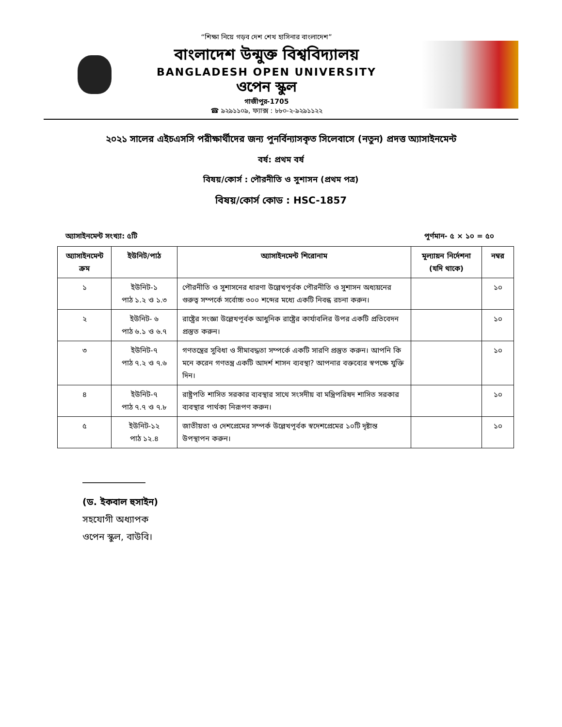“শিক্ষা নিয়ে গড়ব দেশ শেখ হাসিনার বাংলাদেশ”
বাংলাদেশ উন্মুক্ত বিশ্ববিদ্যালয়
BANGLADESH OPEN UNIVERSITY
ওপেন স্কুল
গাজীপুর-1705
☎ ৯২৯১১০৯, ফ্যাক্স : ৮৮০-২-৯২৯১১২২
২০২১ সালের এইচএসসি পরীক্ষার্থীদের জন্য পুনর্বিন্যাসকৃত সিলেবাসে (নতুন) প্রদত্ত অ্যাসাইনমেন্ট
বর্ষ: প্রথম বর্ষ
বিষয়/কোর্স : পৌরনীতি ও সুশাসন (প্রথম পত্র)
বিষয়/কোর্স কোড : HSC-1857
অ্যাসাইনমেন্ট সংখ্যা: ৫টি পূর্ণমান- ৫ × ১০ = ৫০
| অ্যাসাইনমেন্ট ক্রম | ইউনিট/পাঠ | অ্যাসাইনমেন্ট শিরোনাম | মূল্যায়ন নির্দেশনা (যদি থাকে) | নম্বর |
| --- | --- | --- | --- | --- |
| ১ | ইউনিট-১ পাঠ ১.২ ও ১.৩ | পৌরনীতি ও সুশাসনের ধারণা উল্লেখপূর্বক পৌরনীতি ও সুশাসন অধ্যয়নের গুরুত্ব সম্পর্কে সর্বোচ্চ ৩০০ শব্দের মধ্যে একটি নিবন্ধ রচনা করুন। | | ১০ |
| ২ | ইউনিট- ৬ পাঠ ৬.১ ও ৬.৭ | রাষ্ট্রের সংজ্ঞা উল্লেখপূর্বক আধুনিক রাষ্ট্রের কার্যাবলির উপর একটি প্রতিবেদন প্রস্তুত করুন। | | ১০ |
| ৩ | ইউনিট-৭ পাঠ ৭.২ ও ৭.৬ | গণতন্ত্রের সুবিধা ও সীমাবদ্ধতা সম্পর্কে একটি সারণি প্রস্তুত করুন। আপনি কি মনে করেন গণতন্ত্র একটি আদর্শ শাসন ব্যবস্থা? আপনার বক্তব্যের স্বপক্ষে যুক্তি দিন। | | ১০ |
| ৪ | ইউনিট-৭ পাঠ ৭.৭ ও ৭.৮ | রাষ্ট্রপতি শাসিত সরকার ব্যবস্থার সাথে সংসদীয় বা মন্ত্রিপরিষদ শাসিত সরকার ব্যবস্থার পার্থক্য নিরূপণ করুন। | | ১০ |
| ৫ | ইউনিট-১২ পাঠ ১২.৪ | জাতীয়তা ও দেশপ্রেমের সম্পর্ক উল্লেখপূর্বক স্বদেশপ্রেমের ১০টি দৃষ্টান্ত উপস্থাপন করুন। | | ১০ |
(ড. ইকবাল হুসাইন)
সহযোগী অধ্যাপক
ওপেন স্কুল, বাউবি।